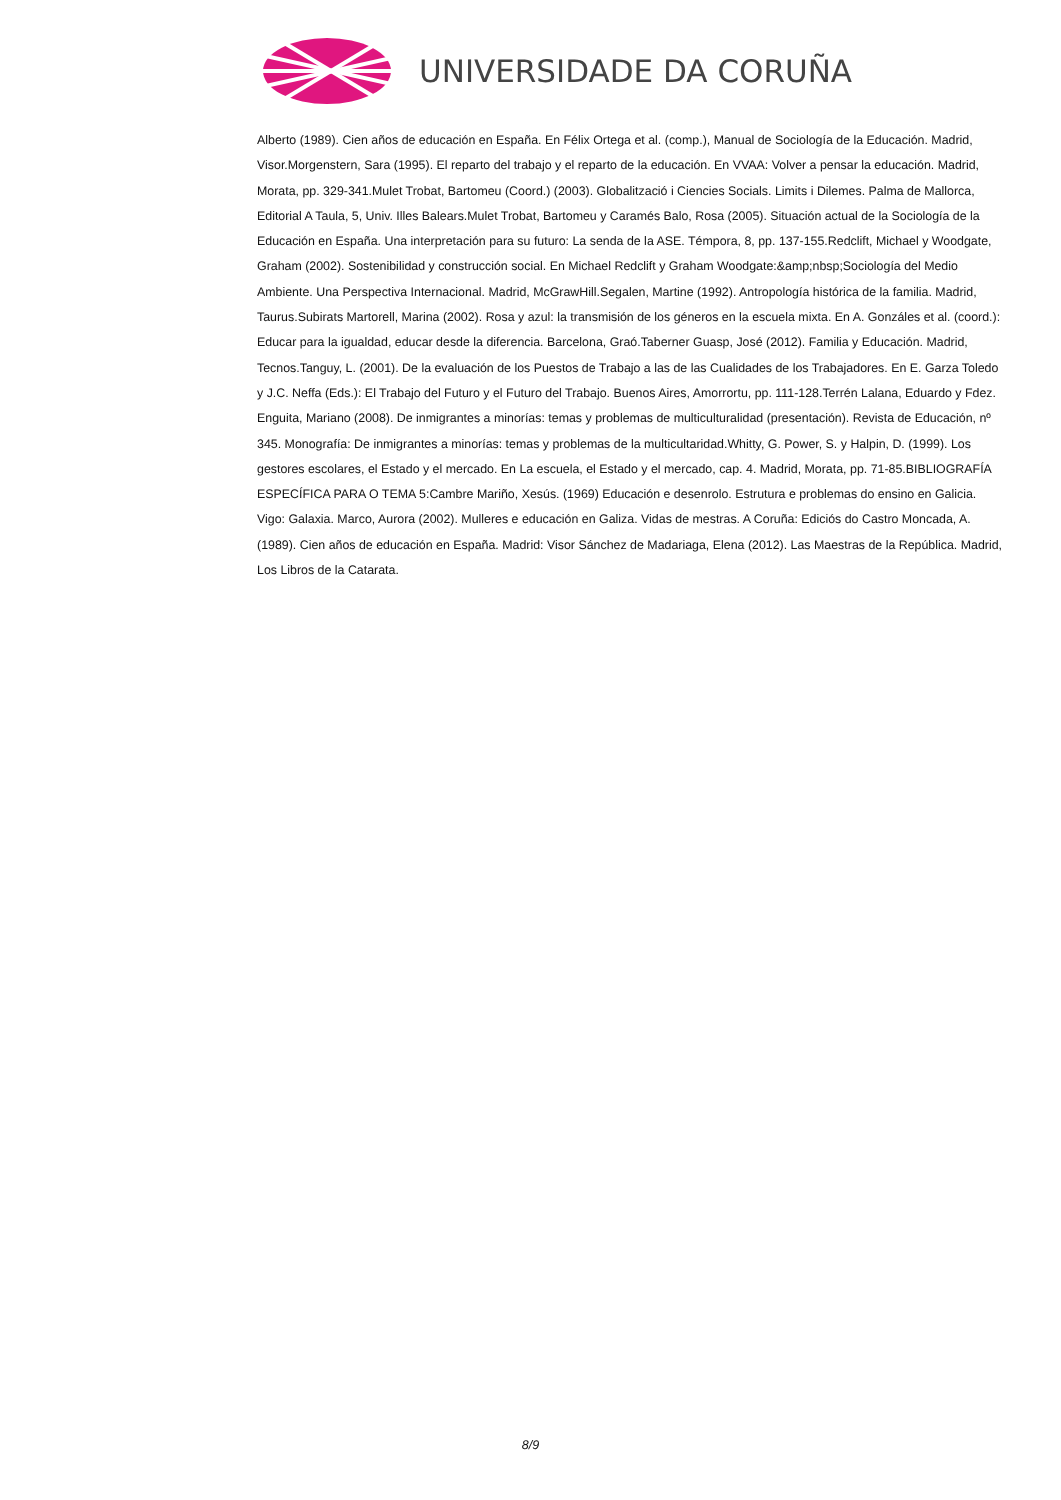UNIVERSIDADE DA CORUÑA
Alberto (1989). Cien años de educación en España. En Félix Ortega et al. (comp.), Manual de Sociología de la Educación. Madrid, Visor.Morgenstern, Sara (1995). El reparto del trabajo y el reparto de la educación. En VVAA: Volver a pensar la educación. Madrid, Morata, pp. 329-341.Mulet Trobat, Bartomeu (Coord.) (2003). Globalització i Ciencies Socials. Limits i Dilemes. Palma de Mallorca, Editorial A Taula, 5, Univ. Illes Balears.Mulet Trobat, Bartomeu y Caramés Balo, Rosa (2005). Situación actual de la Sociología de la Educación en España. Una interpretación para su futuro: La senda de la ASE. Témpora, 8, pp. 137-155.Redclift, Michael y Woodgate, Graham (2002). Sostenibilidad y construcción social. En Michael Redclift y Graham Woodgate:&amp;nbsp;Sociología del Medio Ambiente. Una Perspectiva Internacional. Madrid, McGrawHill.Segalen, Martine (1992). Antropología histórica de la familia. Madrid, Taurus.Subirats Martorell, Marina (2002). Rosa y azul: la transmisión de los géneros en la escuela mixta. En A. Gonzáles et al. (coord.): Educar para la igualdad, educar desde la diferencia. Barcelona, Graó.Taberner Guasp, José (2012). Familia y Educación. Madrid, Tecnos.Tanguy, L. (2001). De la evaluación de los Puestos de Trabajo a las de las Cualidades de los Trabajadores. En E. Garza Toledo y J.C. Neffa (Eds.): El Trabajo del Futuro y el Futuro del Trabajo. Buenos Aires, Amorrortu, pp. 111-128.Terrén Lalana, Eduardo y Fdez. Enguita, Mariano (2008). De inmigrantes a minorías: temas y problemas de multiculturalidad (presentación). Revista de Educación, nº 345. Monografía: De inmigrantes a minorías: temas y problemas de la multicultaridad.Whitty, G. Power, S. y Halpin, D. (1999). Los gestores escolares, el Estado y el mercado. En La escuela, el Estado y el mercado, cap. 4. Madrid, Morata, pp. 71-85.BIBLIOGRAFÍA ESPECÍFICA PARA O TEMA 5:Cambre Mariño, Xesús. (1969) Educación e desenrolo. Estrutura e problemas do ensino en Galicia. Vigo: Galaxia. Marco, Aurora (2002). Mulleres e educación en Galiza. Vidas de mestras. A Coruña: Ediciós do Castro Moncada, A. (1989). Cien años de educación en España. Madrid: Visor Sánchez de Madariaga, Elena (2012). Las Maestras de la República. Madrid, Los Libros de la Catarata.
8/9